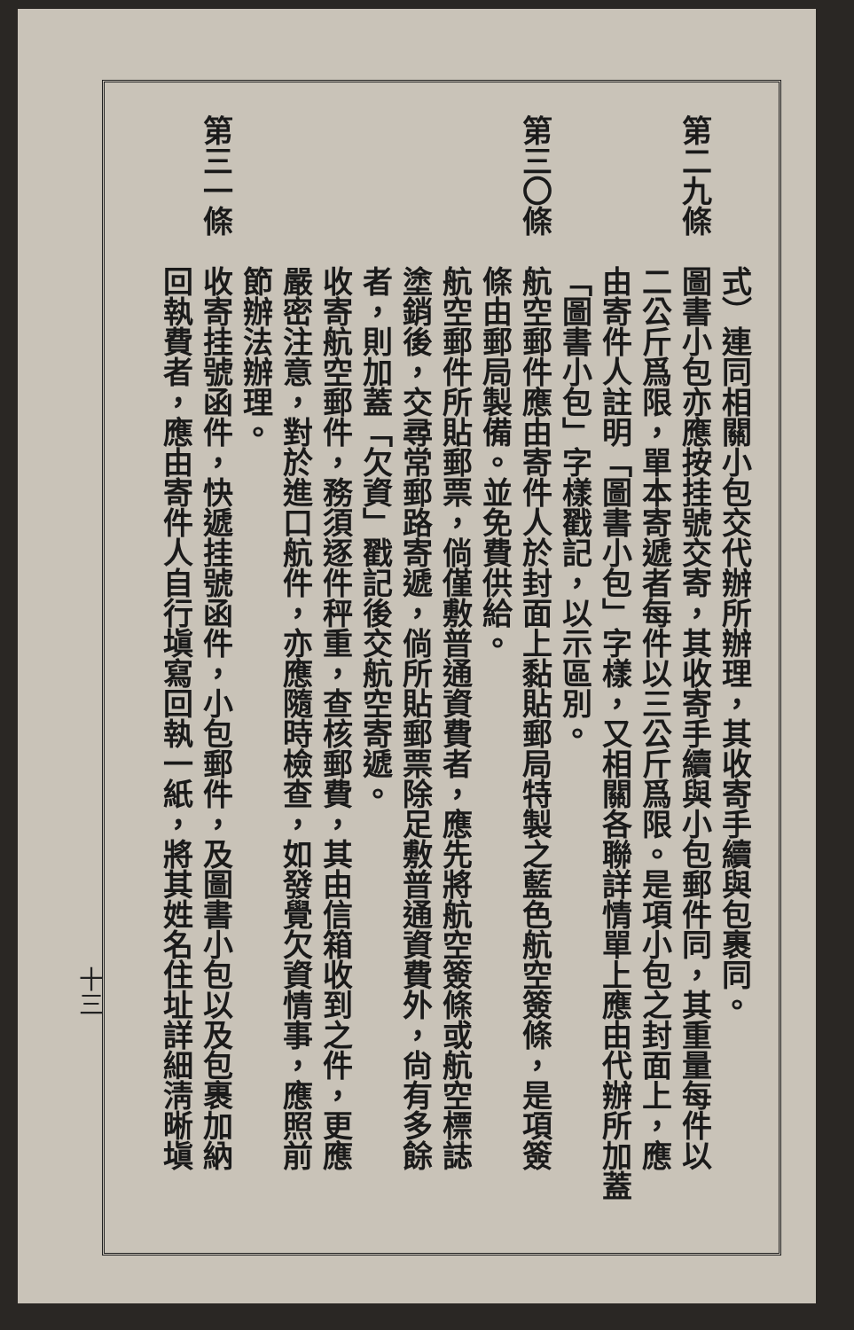式）連同相關小包交代辦所辦理，其收寄手續與包裹同。
第二九條圖書小包亦應按挂號交寄，其收寄手續與小包郵件同，其重量每件以
二公斤爲限，單本寄遞者每件以三公斤爲限。是項小包之封面上，應
由寄件人註明「圖書小包」字樣，又相關各聯詳情單上應由代辦所加蓋
「圖書小包」字樣戳記，以示區別。
第三〇條航空郵件應由寄件人於封面上黏貼郵局特製之藍色航空簽條，是項簽
條由郵局製備。並免費供給。
航空郵件所貼郵票，倘僅敷普通資費者，應先將航空簽條或航空標誌
塗銷後，交尋常郵路寄遞，倘所貼郵票除足敷普通資費外，尙有多餘
者，則加蓋「欠資」戳記後交航空寄遞。
收寄航空郵件，務須逐件秤重，查核郵費，其由信箱收到之件，更應
嚴密注意，對於進口航件，亦應隨時檢查，如發覺欠資情事，應照前
節辦法辦理。
第三一條收寄挂號函件，快遞挂號函件，小包郵件，及圖書小包以及包裹加納
回執費者，應由寄件人自行塡寫回執一紙，將其姓名住址詳細淸晰塡
十三